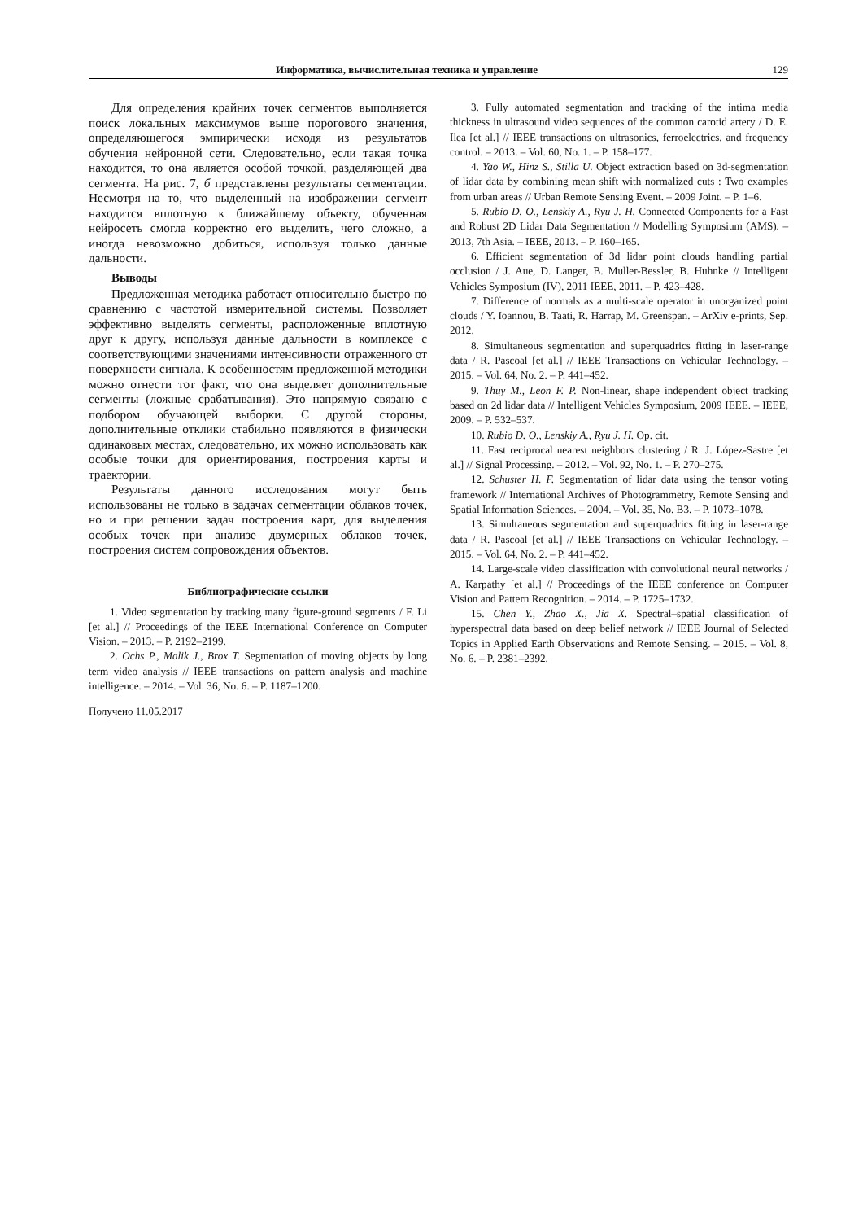Информатика, вычислительная техника и управление 129
Для определения крайних точек сегментов выполняется поиск локальных максимумов выше порогового значения, определяющегося эмпирически исходя из результатов обучения нейронной сети. Следовательно, если такая точка находится, то она является особой точкой, разделяющей два сегмента. На рис. 7, б представлены результаты сегментации. Несмотря на то, что выделенный на изображении сегмент находится вплотную к ближайшему объекту, обученная нейросеть смогла корректно его выделить, чего сложно, а иногда невозможно добиться, используя только данные дальности.
Выводы
Предложенная методика работает относительно быстро по сравнению с частотой измерительной системы. Позволяет эффективно выделять сегменты, расположенные вплотную друг к другу, используя данные дальности в комплексе с соответствующими значениями интенсивности отраженного от поверхности сигнала. К особенностям предложенной методики можно отнести тот факт, что она выделяет дополнительные сегменты (ложные срабатывания). Это напрямую связано с подбором обучающей выборки. С другой стороны, дополнительные отклики стабильно появляются в физически одинаковых местах, следовательно, их можно использовать как особые точки для ориентирования, построения карты и траектории.
Результаты данного исследования могут быть использованы не только в задачах сегментации облаков точек, но и при решении задач построения карт, для выделения особых точек при анализе двумерных облаков точек, построения систем сопровождения объектов.
Библиографические ссылки
1. Video segmentation by tracking many figure-ground segments / F. Li [et al.] // Proceedings of the IEEE International Conference on Computer Vision. – 2013. – P. 2192–2199.
2. Ochs P., Malik J., Brox T. Segmentation of moving objects by long term video analysis // IEEE transactions on pattern analysis and machine intelligence. – 2014. – Vol. 36, No. 6. – P. 1187–1200.
Получено 11.05.2017
3. Fully automated segmentation and tracking of the intima media thickness in ultrasound video sequences of the common carotid artery / D. E. Ilea [et al.] // IEEE transactions on ultrasonics, ferroelectrics, and frequency control. – 2013. – Vol. 60, No. 1. – P. 158–177.
4. Yao W., Hinz S., Stilla U. Object extraction based on 3d-segmentation of lidar data by combining mean shift with normalized cuts : Two examples from urban areas // Urban Remote Sensing Event. – 2009 Joint. – P. 1–6.
5. Rubio D. O., Lenskiy A., Ryu J. H. Connected Components for a Fast and Robust 2D Lidar Data Segmentation // Modelling Symposium (AMS). – 2013, 7th Asia. – IEEE, 2013. – P. 160–165.
6. Efficient segmentation of 3d lidar point clouds handling partial occlusion / J. Aue, D. Langer, B. Muller-Bessler, B. Huhnke // Intelligent Vehicles Symposium (IV), 2011 IEEE, 2011. – P. 423–428.
7. Difference of normals as a multi-scale operator in unorganized point clouds / Y. Ioannou, B. Taati, R. Harrap, M. Greenspan. – ArXiv e-prints, Sep. 2012.
8. Simultaneous segmentation and superquadrics fitting in laser-range data / R. Pascoal [et al.] // IEEE Transactions on Vehicular Technology. – 2015. – Vol. 64, No. 2. – P. 441–452.
9. Thuy M., Leon F. P. Non-linear, shape independent object tracking based on 2d lidar data // Intelligent Vehicles Symposium, 2009 IEEE. – IEEE, 2009. – P. 532–537.
10. Rubio D. O., Lenskiy A., Ryu J. H. Op. cit.
11. Fast reciprocal nearest neighbors clustering / R. J. López-Sastre [et al.] // Signal Processing. – 2012. – Vol. 92, No. 1. – P. 270–275.
12. Schuster H. F. Segmentation of lidar data using the tensor voting framework // International Archives of Photogrammetry, Remote Sensing and Spatial Information Sciences. – 2004. – Vol. 35, No. B3. – P. 1073–1078.
13. Simultaneous segmentation and superquadrics fitting in laser-range data / R. Pascoal [et al.] // IEEE Transactions on Vehicular Technology. – 2015. – Vol. 64, No. 2. – P. 441–452.
14. Large-scale video classification with convolutional neural networks / A. Karpathy [et al.] // Proceedings of the IEEE conference on Computer Vision and Pattern Recognition. – 2014. – P. 1725–1732.
15. Chen Y., Zhao X., Jia X. Spectral–spatial classification of hyperspectral data based on deep belief network // IEEE Journal of Selected Topics in Applied Earth Observations and Remote Sensing. – 2015. – Vol. 8, No. 6. – P. 2381–2392.